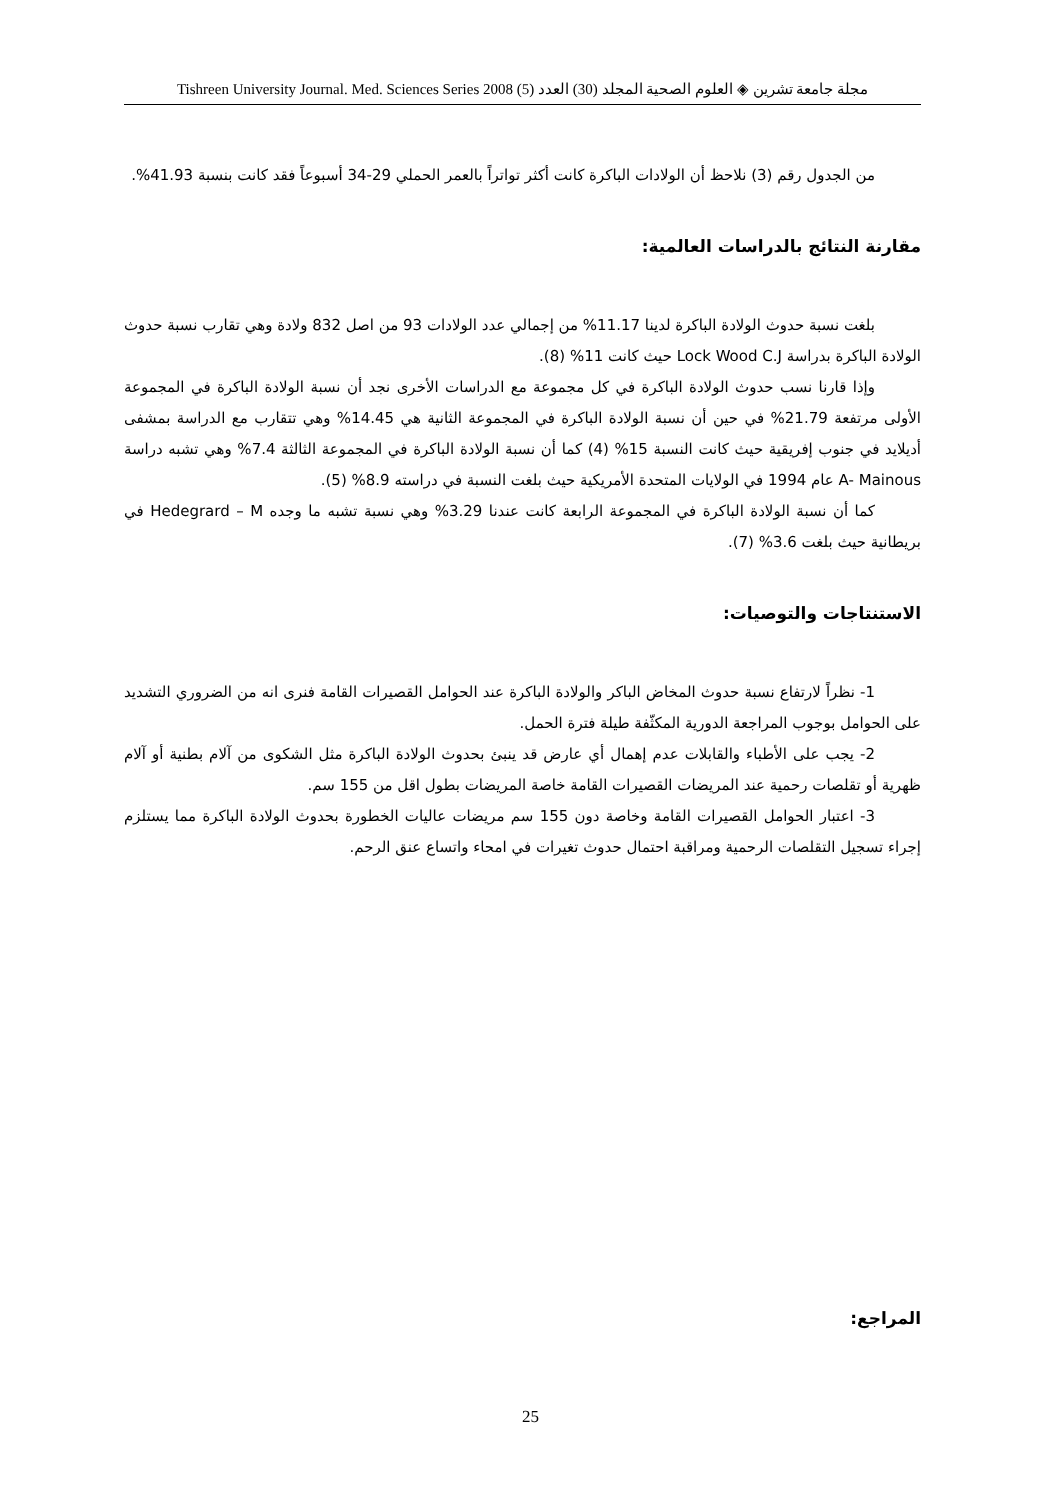مجلة جامعة تشرين ◈ العلوم الصحية المجلد (30) العدد (5) 2008 Tishreen University Journal. Med. Sciences Series
من الجدول رقم (3) نلاحظ أن الولادات الباكرة كانت أكثر تواتراً بالعمر الحملي 29-34 أسبوعاً فقد كانت بنسبة 41.93%.
مقارنة النتائج بالدراسات العالمية:
بلغت نسبة حدوث الولادة الباكرة لدينا 11.17% من إجمالي عدد الولادات 93 من اصل 832 ولادة وهي تقارب نسبة حدوث الولادة الباكرة بدراسة Lock Wood C.J حيث كانت 11% (8).
وإذا قارنا نسب حدوث الولادة الباكرة في كل مجموعة مع الدراسات الأخرى نجد أن نسبة الولادة الباكرة في المجموعة الأولى مرتفعة 21.79% في حين أن نسبة الولادة الباكرة في المجموعة الثانية هي 14.45% وهي تتقارب مع الدراسة بمشفى أديلايد في جنوب إفريقية حيث كانت النسبة 15% (4) كما أن نسبة الولادة الباكرة في المجموعة الثالثة 7.4% وهي تشبه دراسة A- Mainous عام 1994 في الولايات المتحدة الأمريكية حيث بلغت النسبة في دراسته 8.9% (5).
كما أن نسبة الولادة الباكرة في المجموعة الرابعة كانت عندنا 3.29% وهي نسبة تشبه ما وجده Hedegrard – M في بريطانية حيث بلغت 3.6% (7).
الاستنتاجات والتوصيات:
1- نظراً لارتفاع نسبة حدوث المخاض الباكر والولادة الباكرة عند الحوامل القصيرات القامة فنرى انه من الضروري التشديد على الحوامل بوجوب المراجعة الدورية المكثّفة طيلة فترة الحمل.
2- يجب على الأطباء والقابلات عدم إهمال أي عارض قد ينبئ بحدوث الولادة الباكرة مثل الشكوى من آلام بطنية أو آلام ظهرية أو تقلصات رحمية عند المريضات القصيرات القامة خاصة المريضات بطول اقل من 155 سم.
3- اعتبار الحوامل القصيرات القامة وخاصة دون 155 سم مريضات عاليات الخطورة بحدوث الولادة الباكرة مما يستلزم إجراء تسجيل التقلصات الرحمية ومراقبة احتمال حدوث تغيرات في امحاء واتساع عنق الرحم.
المراجع:
25